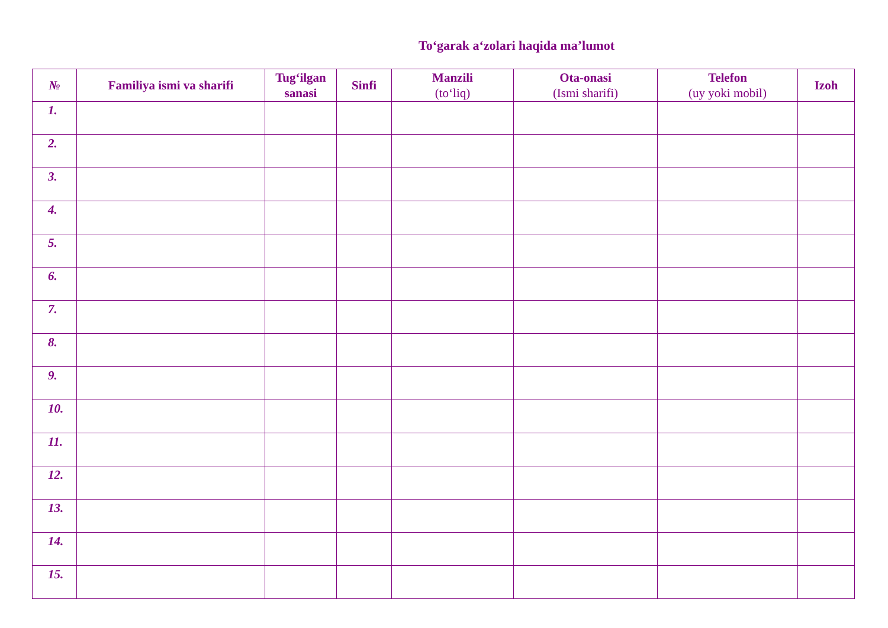To‘garak a‘zolari haqida ma’lumot
| № | Familiya ismi va sharifi | Tug‘ilgan sanasi | Sinfi | Manzili (to‘liq) | Ota-onasi (Ismi sharifi) | Telefon (uy yoki mobil) | Izoh |
| --- | --- | --- | --- | --- | --- | --- | --- |
| 1. | | | | | | | |
| 2. | | | | | | | |
| 3. | | | | | | | |
| 4. | | | | | | | |
| 5. | | | | | | | |
| 6. | | | | | | | |
| 7. | | | | | | | |
| 8. | | | | | | | |
| 9. | | | | | | | |
| 10. | | | | | | | |
| 11. | | | | | | | |
| 12. | | | | | | | |
| 13. | | | | | | | |
| 14. | | | | | | | |
| 15. | | | | | | | |